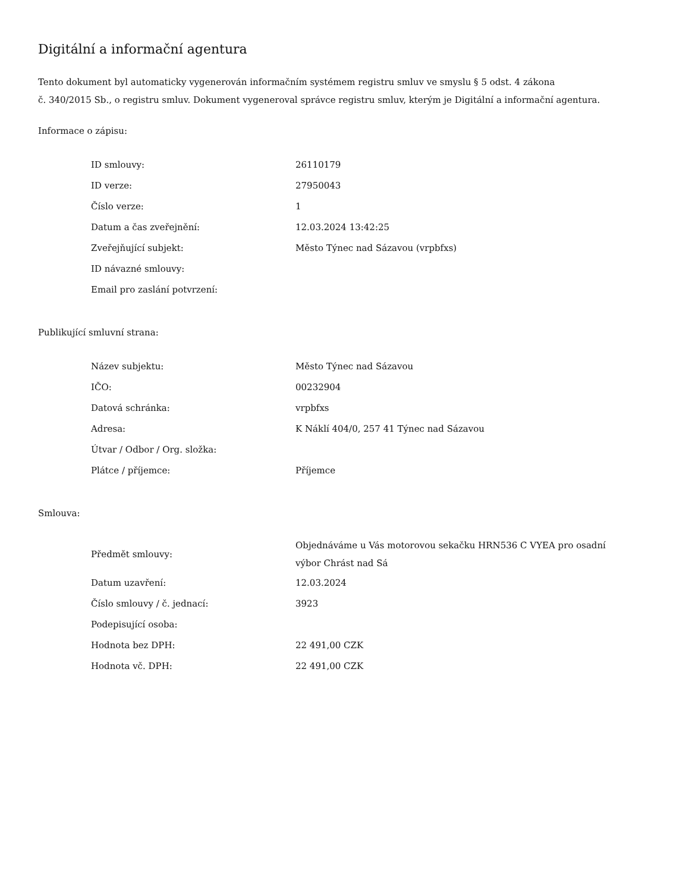Digitální a informační agentura
Tento dokument byl automaticky vygenerován informačním systémem registru smluv ve smyslu § 5 odst. 4 zákona
č. 340/2015 Sb., o registru smluv. Dokument vygeneroval správce registru smluv, kterým je Digitální a informační agentura.
Informace o zápisu:
| ID smlouvy: | 26110179 |
| ID verze: | 27950043 |
| Číslo verze: | 1 |
| Datum a čas zveřejnění: | 12.03.2024 13:42:25 |
| Zveřejňující subjekt: | Město Týnec nad Sázavou (vrpbfxs) |
| ID návazné smlouvy: | |
| Email pro zaslání potvrzení: | |
Publikující smluvní strana:
| Název subjektu: | Město Týnec nad Sázavou |
| IČO: | 00232904 |
| Datová schránka: | vrpbfxs |
| Adresa: | K Náklí 404/0, 257 41 Týnec nad Sázavou |
| Útvar / Odbor / Org. složka: | |
| Plátce / příjemce: | Příjemce |
Smlouva:
| Předmět smlouvy: | Objednáváme u Vás motorovou sekačku HRN536 C VYEA pro osadní výbor Chrást nad Sá |
| Datum uzavření: | 12.03.2024 |
| Číslo smlouvy / č. jednací: | 3923 |
| Podepisující osoba: | |
| Hodnota bez DPH: | 22 491,00 CZK |
| Hodnota vč. DPH: | 22 491,00 CZK |